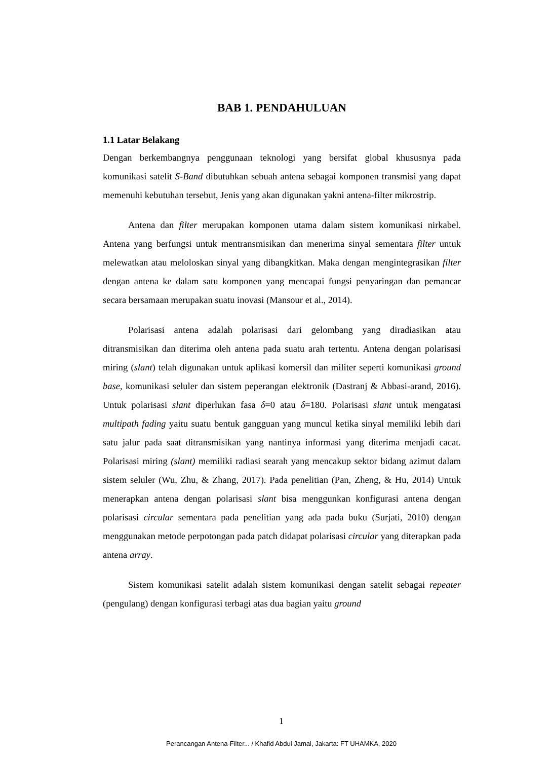BAB 1. PENDAHULUAN
1.1 Latar Belakang
Dengan berkembangnya penggunaan teknologi yang bersifat global khususnya pada komunikasi satelit S-Band dibutuhkan sebuah antena sebagai komponen transmisi yang dapat memenuhi kebutuhan tersebut, Jenis yang akan digunakan yakni antena-filter mikrostrip.
Antena dan filter merupakan komponen utama dalam sistem komunikasi nirkabel. Antena yang berfungsi untuk mentransmisikan dan menerima sinyal sementara filter untuk melewatkan atau meloloskan sinyal yang dibangkitkan. Maka dengan mengintegrasikan filter dengan antena ke dalam satu komponen yang mencapai fungsi penyaringan dan pemancar secara bersamaan merupakan suatu inovasi (Mansour et al., 2014).
Polarisasi antena adalah polarisasi dari gelombang yang diradiasikan atau ditransmisikan dan diterima oleh antena pada suatu arah tertentu. Antena dengan polarisasi miring (slant) telah digunakan untuk aplikasi komersil dan militer seperti komunikasi ground base, komunikasi seluler dan sistem peperangan elektronik (Dastranj & Abbasi-arand, 2016). Untuk polarisasi slant diperlukan fasa δ=0 atau δ=180. Polarisasi slant untuk mengatasi multipath fading yaitu suatu bentuk gangguan yang muncul ketika sinyal memiliki lebih dari satu jalur pada saat ditransmisikan yang nantinya informasi yang diterima menjadi cacat. Polarisasi miring (slant) memiliki radiasi searah yang mencakup sektor bidang azimut dalam sistem seluler (Wu, Zhu, & Zhang, 2017). Pada penelitian (Pan, Zheng, & Hu, 2014) Untuk menerapkan antena dengan polarisasi slant bisa menggunkan konfigurasi antena dengan polarisasi circular sementara pada penelitian yang ada pada buku (Surjati, 2010) dengan menggunakan metode perpotongan pada patch didapat polarisasi circular yang diterapkan pada antena array.
Sistem komunikasi satelit adalah sistem komunikasi dengan satelit sebagai repeater (pengulang) dengan konfigurasi terbagi atas dua bagian yaitu ground
1
Perancangan Antena-Filter... / Khafid Abdul Jamal, Jakarta: FT UHAMKA, 2020